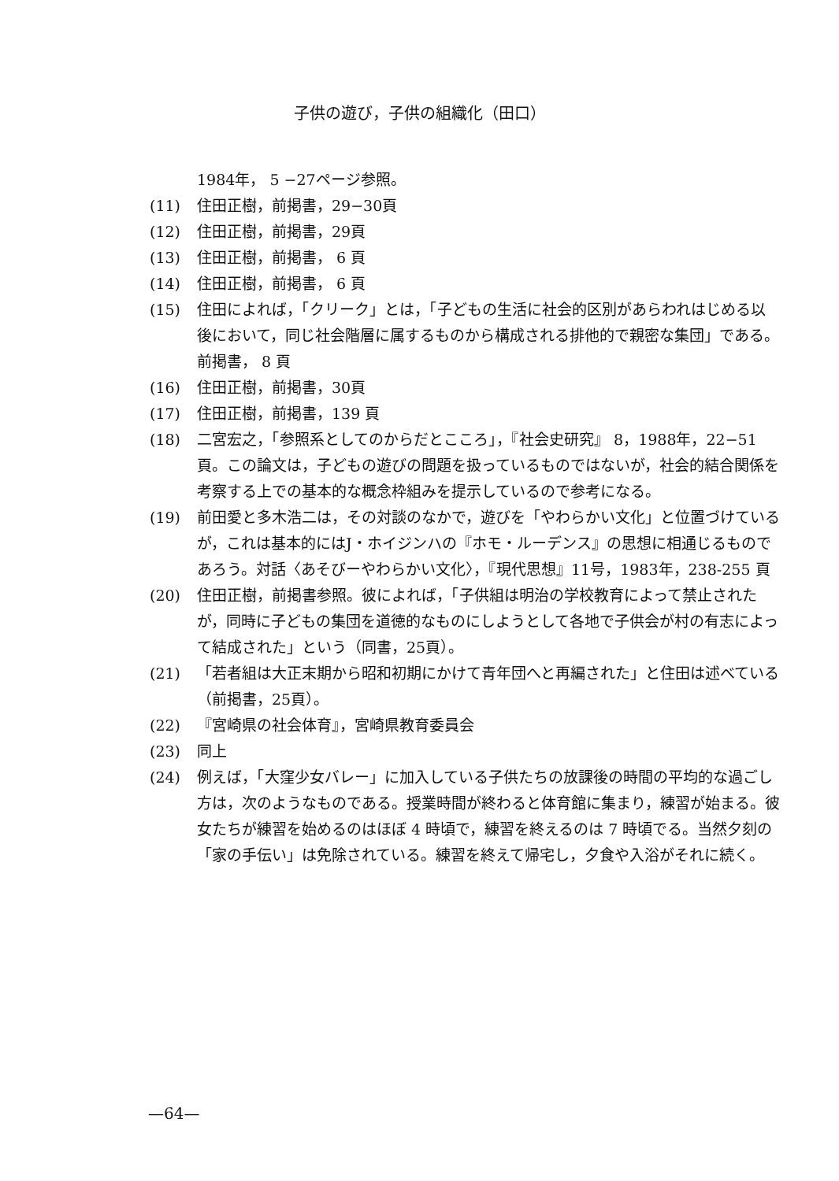子供の遊び，子供の組織化（田口）
1984年， 5 −27ページ参照。
(11) 住田正樹，前掲書，29−30頁
(12) 住田正樹，前掲書，29頁
(13) 住田正樹，前掲書， 6 頁
(14) 住田正樹，前掲書， 6 頁
(15) 住田によれば，「クリーク」とは，「子どもの生活に社会的区別があらわれはじめる以後において，同じ社会階層に属するものから構成される排他的で親密な集団」である。前掲書， 8 頁
(16) 住田正樹，前掲書，30頁
(17) 住田正樹，前掲書，139 頁
(18) 二宮宏之，「参照系としてのからだとこころ」，『社会史研究』 8，1988年，22−51頁。この論文は，子どもの遊びの問題を扱っているものではないが，社会的結合関係を考察する上での基本的な概念枠組みを提示しているので参考になる。
(19) 前田愛と多木浩二は，その対談のなかで，遊びを「やわらかい文化」と位置づけているが，これは基本的にはJ・ホイジンハの『ホモ・ルーデンス』の思想に相通じるものであろう。対話〈あそびーやわらかい文化〉，『現代思想』11号，1983年，238-255 頁
(20) 住田正樹，前掲書参照。彼によれば，「子供組は明治の学校教育によって禁止されたが，同時に子どもの集団を道徳的なものにしようとして各地で子供会が村の有志によって結成された」という（同書，25頁）。
(21) 「若者組は大正末期から昭和初期にかけて青年団へと再編された」と住田は述べている（前掲書，25頁）。
(22) 『宮崎県の社会体育』，宮崎県教育委員会
(23) 同上
(24) 例えば，「大窪少女バレー」に加入している子供たちの放課後の時間の平均的な過ごし方は，次のようなものである。授業時間が終わると体育館に集まり，練習が始まる。彼女たちが練習を始めるのはほぼ 4 時頃で，練習を終えるのは 7 時頃でる。当然夕刻の「家の手伝い」は免除されている。練習を終えて帰宅し，夕食や入浴がそれに続く。
—64—